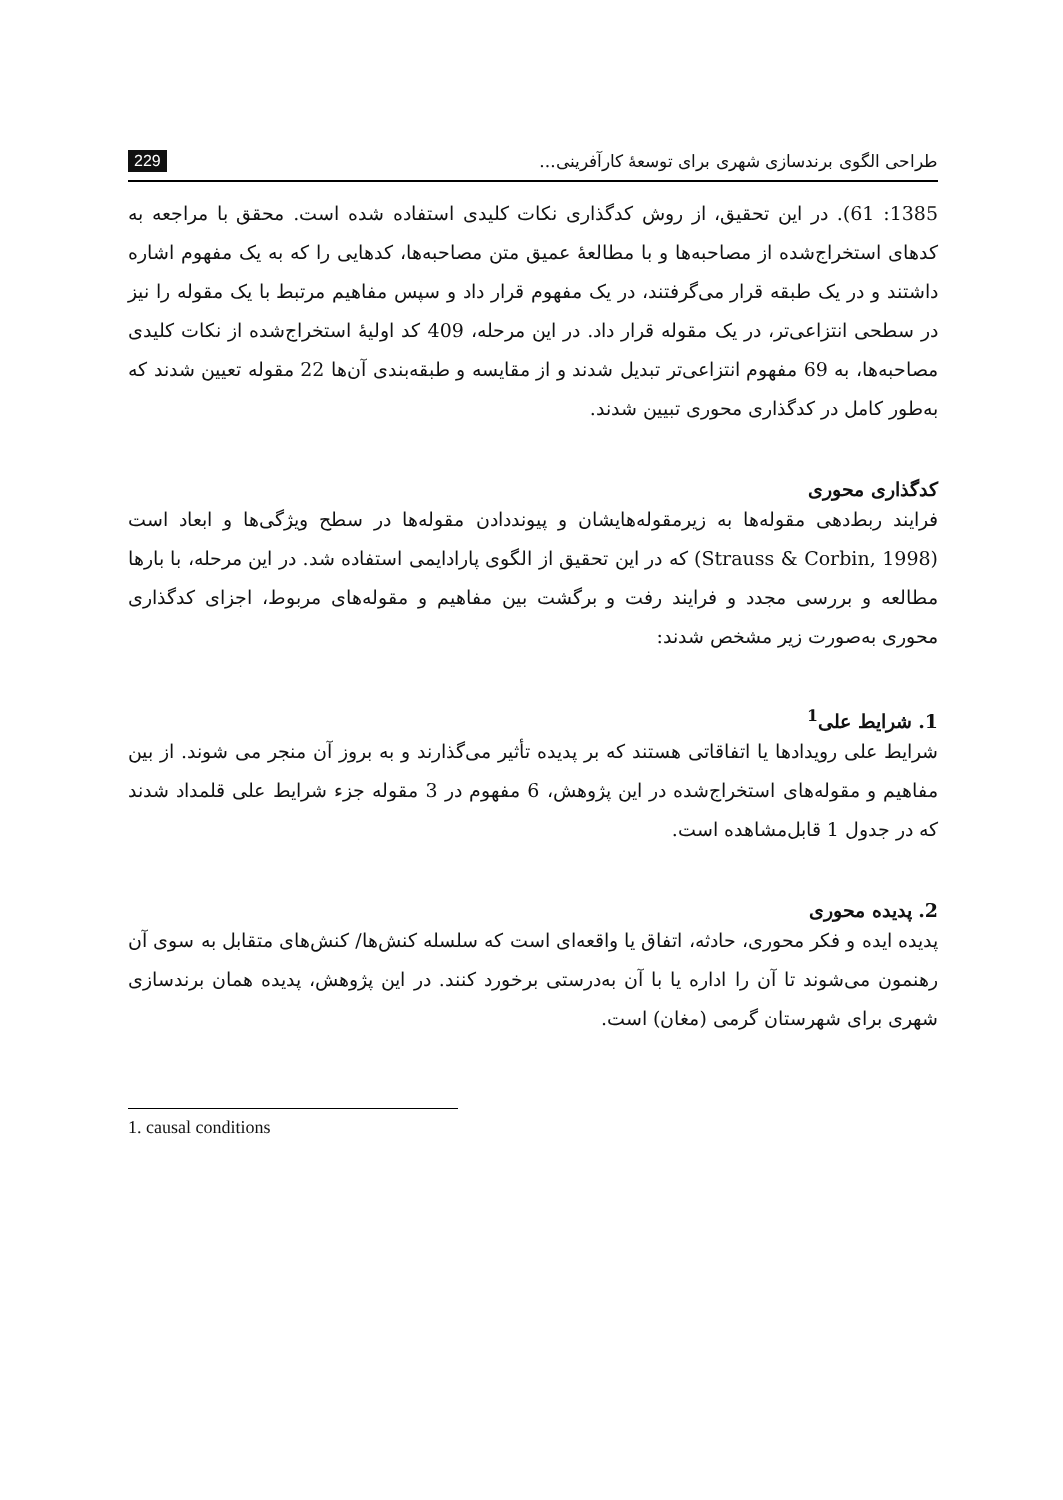طراحی الگوی برندسازی شهری برای توسعهٔ کارآفرینی... 229
1385: 61). در این تحقیق، از روش کدگذاری نکات کلیدی استفاده شده است. محقق با مراجعه به کدهای استخراج‌شده از مصاحبه‌ها و با مطالعهٔ عمیق متن مصاحبه‌ها، کدهایی را که به یک مفهوم اشاره داشتند و در یک طبقه قرار می‌گرفتند، در یک مفهوم قرار داد و سپس مفاهیم مرتبط با یک مقوله را نیز در سطحی انتزاعی‌تر، در یک مقوله قرار داد. در این مرحله، 409 کد اولیهٔ استخراج‌شده از نکات کلیدی مصاحبه‌ها، به 69 مفهوم انتزاعی‌تر تبدیل شدند و از مقایسه و طبقه‌بندی آن‌ها 22 مقوله تعیین شدند که به‌طور کامل در کدگذاری محوری تبیین شدند.
کدگذاری محوری
فرایند ربط‌دهی مقوله‌ها به زیرمقوله‌هایشان و پیونددادن مقوله‌ها در سطح ویژگی‌ها و ابعاد است (Strauss & Corbin, 1998) که در این تحقیق از الگوی پارادایمی استفاده شد. در این مرحله، با بارها مطالعه و بررسی مجدد و فرایند رفت و برگشت بین مفاهیم و مقوله‌های مربوط، اجزای کدگذاری محوری به‌صورت زیر مشخص شدند:
1. شرایط علی<sup>1</sup>
شرایط علی رویدادها یا اتفاقاتی هستند که بر پدیده تأثیر می‌گذارند و به بروز آن منجر می شوند. از بین مفاهیم و مقوله‌های استخراج‌شده در این پژوهش، 6 مفهوم در 3 مقوله جزء شرایط علی قلمداد شدند که در جدول 1 قابل‌مشاهده است.
2. پدیده محوری
پدیده ایده و فکر محوری، حادثه، اتفاق یا واقعه‌ای است که سلسله کنش‌ها/ کنش‌های متقابل به سوی آن رهنمون می‌شوند تا آن را اداره یا با آن به‌درستی برخورد کنند. در این پژوهش، پدیده همان برندسازی شهری برای شهرستان گرمی (مغان) است.
1. causal conditions